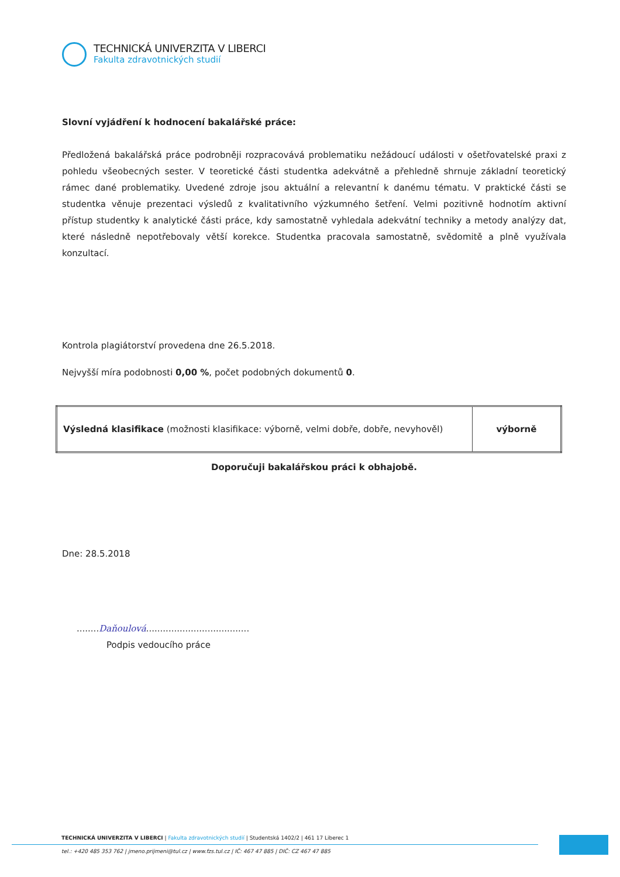TECHNICKÁ UNIVERZITA V LIBERCI
Fakulta zdravotnických studií
Slovní vyjádření k hodnocení bakalářské práce:
Předložená bakalářská práce podrobněji rozpracovává problematiku nežádoucí události v ošetřovatelské praxi z pohledu všeobecných sester. V teoretické části studentka adekvátně a přehledně shrnuje základní teoretický rámec dané problematiky. Uvedené zdroje jsou aktuální a relevantní k danému tématu. V praktické části se studentka věnuje prezentaci výsledů z kvalitativního výzkumného šetření. Velmi pozitivně hodnotím aktivní přístup studentky k analytické části práce, kdy samostatně vyhledala adekvátní techniky a metody analýzy dat, které následně nepotřebovaly větší korekce. Studentka pracovala samostatně, svědomitě a plně využívala konzultací.
Kontrola plagiátorství provedena dne 26.5.2018.
Nejvyšší míra podobnosti 0,00 %, počet podobných dokumentů 0.
| Výsledná klasifikace (možnosti klasifikace: výborně, velmi dobře, dobře, nevyhověl) | výborně |
Doporučuji bakalářskou práci k obhajobě.
Dne: 28.5.2018
........Daňoulová.....................................
Podpis vedoucího práce
TECHNICKÁ UNIVERZITA V LIBERCI | Fakulta zdravotnických studií | Studentská 1402/2 | 461 17 Liberec 1
tel.: +420 485 353 762 | jmeno.prijmeni@tul.cz | www.fzs.tul.cz | IČ: 467 47 885 | DIČ: CZ 467 47 885